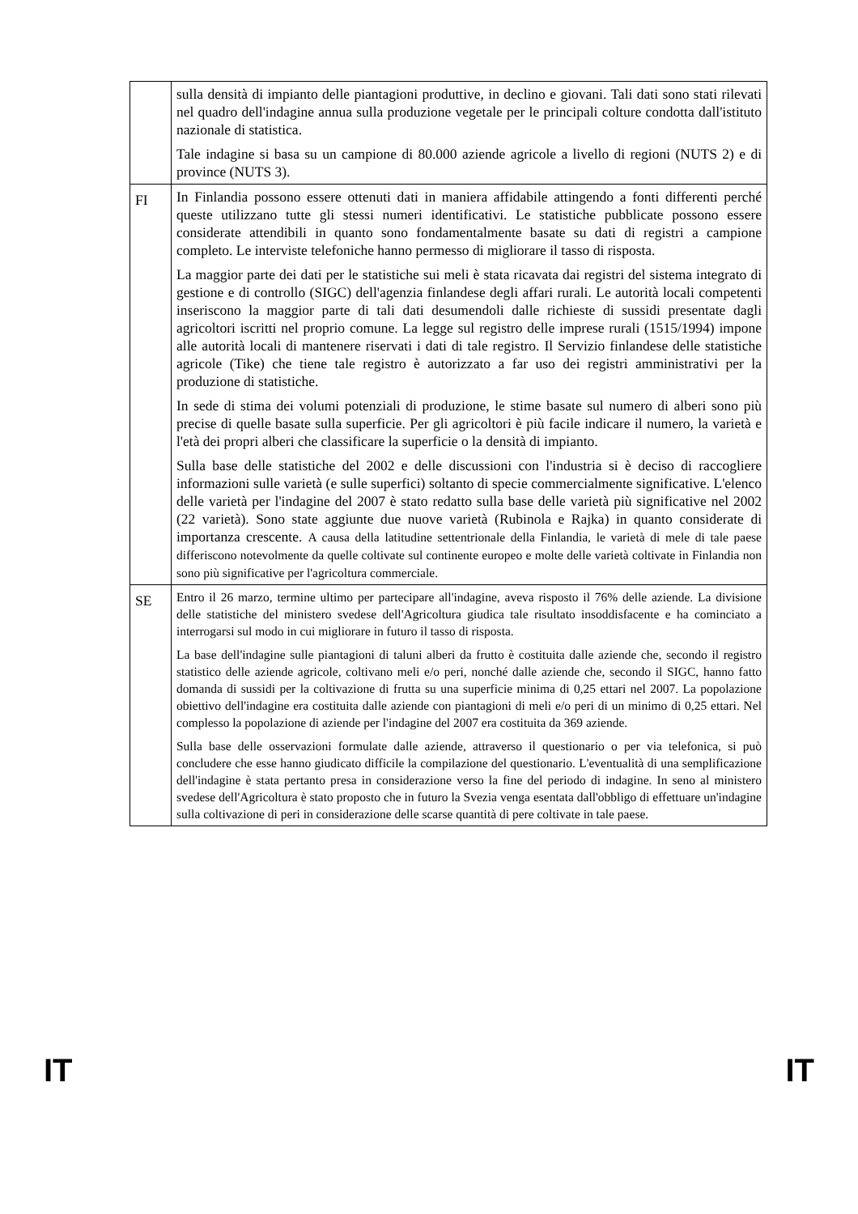| | sulla densità di impianto delle piantagioni produttive, in declino e giovani. Tali dati sono stati rilevati nel quadro dell'indagine annua sulla produzione vegetale per le principali colture condotta dall'istituto nazionale di statistica. Tale indagine si basa su un campione di 80.000 aziende agricole a livello di regioni (NUTS 2) e di province (NUTS 3). |
| FI | In Finlandia possono essere ottenuti dati in maniera affidabile attingendo a fonti differenti perché queste utilizzano tutte gli stessi numeri identificativi. Le statistiche pubblicate possono essere considerate attendibili in quanto sono fondamentalmente basate su dati di registri a campione completo. Le interviste telefoniche hanno permesso di migliorare il tasso di risposta. La maggior parte dei dati per le statistiche sui meli è stata ricavata dai registri del sistema integrato di gestione e di controllo (SIGC) dell'agenzia finlandese degli affari rurali. Le autorità locali competenti inseriscono la maggior parte di tali dati desumendoli dalle richieste di sussidi presentate dagli agricoltori iscritti nel proprio comune. La legge sul registro delle imprese rurali (1515/1994) impone alle autorità locali di mantenere riservati i dati di tale registro. Il Servizio finlandese delle statistiche agricole (Tike) che tiene tale registro è autorizzato a far uso dei registri amministrativi per la produzione di statistiche. In sede di stima dei volumi potenziali di produzione, le stime basate sul numero di alberi sono più precise di quelle basate sulla superficie. Per gli agricoltori è più facile indicare il numero, la varietà e l'età dei propri alberi che classificare la superficie o la densità di impianto. Sulla base delle statistiche del 2002 e delle discussioni con l'industria si è deciso di raccogliere informazioni sulle varietà (e sulle superfici) soltanto di specie commercialmente significative. L'elenco delle varietà per l'indagine del 2007 è stato redatto sulla base delle varietà più significative nel 2002 (22 varietà). Sono state aggiunte due nuove varietà (Rubinola e Rajka) in quanto considerate di importanza crescente. A causa della latitudine settentrionale della Finlandia, le varietà di mele di tale paese differiscono notevolmente da quelle coltivate sul continente europeo e molte delle varietà coltivate in Finlandia non sono più significative per l'agricoltura commerciale. |
| SE | Entro il 26 marzo, termine ultimo per partecipare all'indagine, aveva risposto il 76% delle aziende. La divisione delle statistiche del ministero svedese dell'Agricoltura giudica tale risultato insoddisfacente e ha cominciato a interrogarsi sul modo in cui migliorare in futuro il tasso di risposta. La base dell'indagine sulle piantagioni di taluni alberi da frutto è costituita dalle aziende che, secondo il registro statistico delle aziende agricole, coltivano meli e/o peri, nonché dalle aziende che, secondo il SIGC, hanno fatto domanda di sussidi per la coltivazione di frutta su una superficie minima di 0,25 ettari nel 2007. La popolazione obiettivo dell'indagine era costituita dalle aziende con piantagioni di meli e/o peri di un minimo di 0,25 ettari. Nel complesso la popolazione di aziende per l'indagine del 2007 era costituita da 369 aziende. Sulla base delle osservazioni formulate dalle aziende, attraverso il questionario o per via telefonica, si può concludere che esse hanno giudicato difficile la compilazione del questionario. L'eventualità di una semplificazione dell'indagine è stata pertanto presa in considerazione verso la fine del periodo di indagine. In seno al ministero svedese dell'Agricoltura è stato proposto che in futuro la Svezia venga esentata dall'obbligo di effettuare un'indagine sulla coltivazione di peri in considerazione delle scarse quantità di pere coltivate in tale paese. |
IT IT